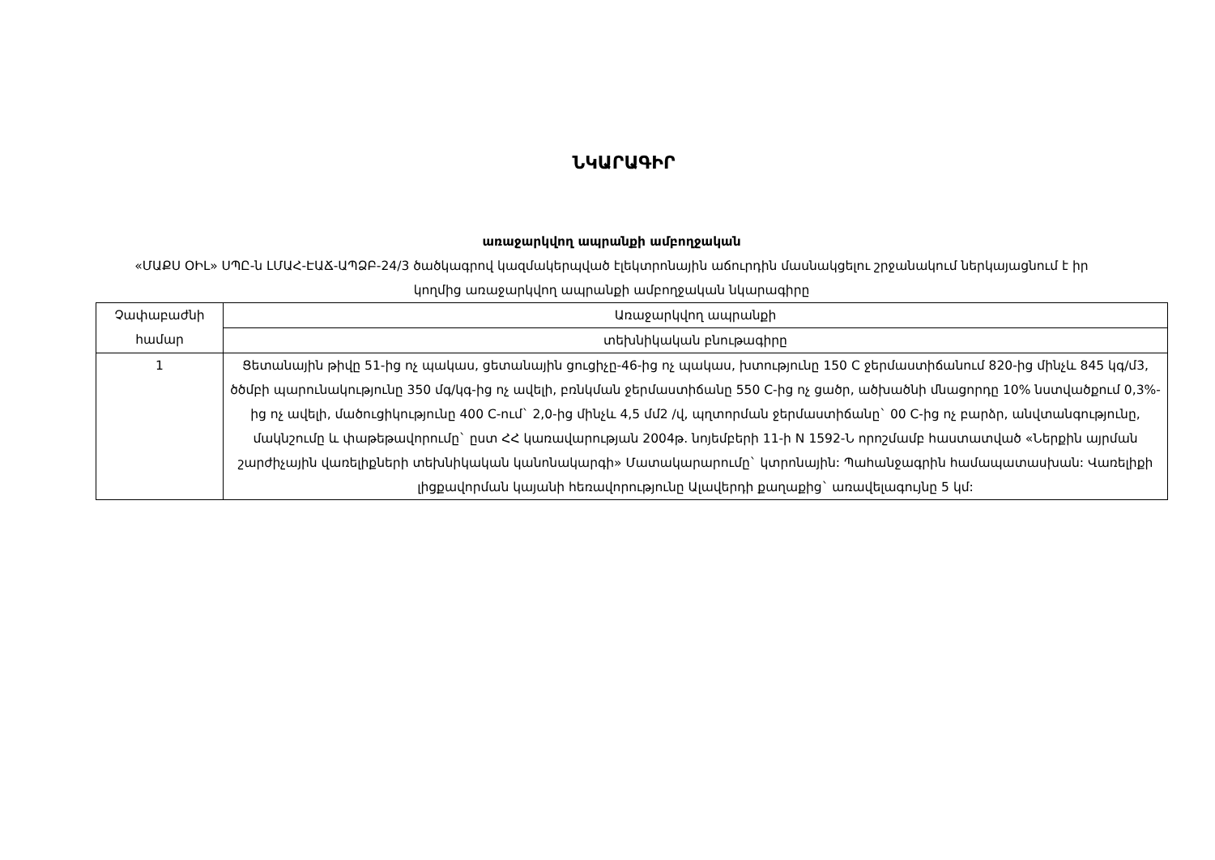ՆԿԱՐԱԳԻՐ
առաջարկվող ապրանքի ամբողջական
«ՄԱՔՍ ՕԻԼ» ՍՊԸ-ն ԼՄԱՀ-ԷԱՃ-ԱՊՁԲ-24/3 ծածկագրով կազմակերպված էլեկտրոնային աճուրդին մասնակցելու շրջանակում ներկայացնում է իր կողմից առաջարկվող ապրանքի ամբողջական նկարագիրը
| Չափաբաժնի համար | Առաջարկվող ապրանքի |
| --- | --- |
| | տեխնիկական բնութագիրը |
| 1 | Ցետանային թիվը 51-ից ոչ պակաս, ցետանային ցուցիչը-46-ից ոչ պակաս, խտությունը 150 C ջերմաստիճանում 820-ից մինչև 845 կգ/մ3, ծծմբի պարունակությունը 350 մգ/կգ-ից ոչ ավելի, բռնկման ջերմաստիճանը 550 C-ից ոչ ցածր, ածխածնի մնացորդը 10% նստվածքում 0,3%-ից ոչ ավելի, մածուցիկությունը 400 C-ում` 2,0-ից մինչև 4,5 մմ2 /վ, պղտորման ջերմաստիճանը` 00 C-ից ոչ բարձր, անվտանգությունը, մակնշումը և փաթեթավորումը` ըստ ՀՀ կառավարության 2004թ. նոյեմբերի 11-ի N 1592-Ն որոշմամբ հաստատված «Ներքին այրման շարժիչային վառելիքների տեխնիկական կանոնակարգի» Մատակարարումը` կտրոնային: Պահանջագրին համապատասխան: Վառելիքի լիցքավորման կայանի հեռավորությունը Ալավերդի քաղաքից` առավելագույնը 5 կմ: |